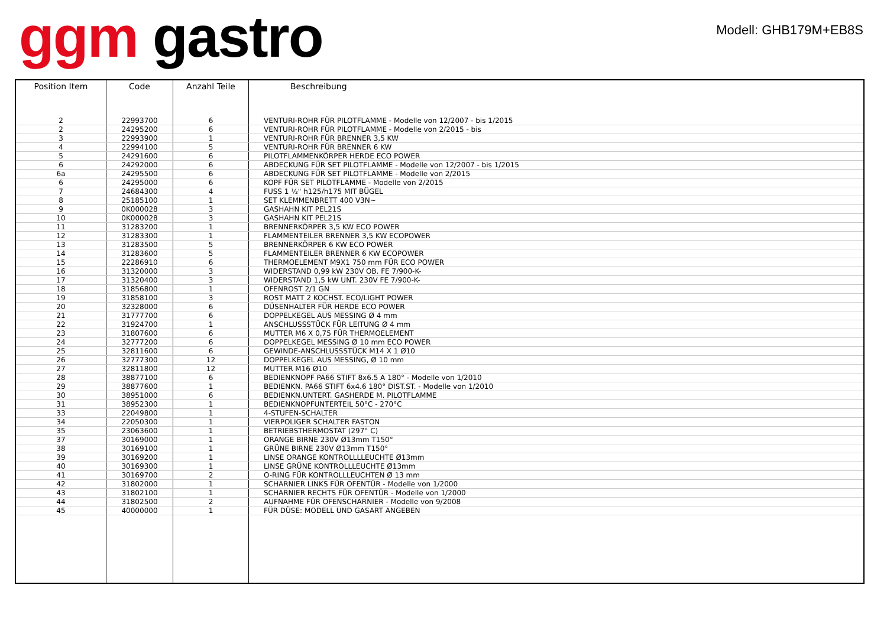ggm gastro
Modell: GHB179M+EB8S
| Position Item | Code | Anzahl Teile | Beschreibung |
| --- | --- | --- | --- |
| 2 | 22993700 | 6 | VENTURI-ROHR FÜR PILOTFLAMME - Modelle von 12/2007 - bis 1/2015 |
| 2 | 24295200 | 6 | VENTURI-ROHR FÜR PILOTFLAMME - Modelle von 2/2015 - bis |
| 3 | 22993900 | 1 | VENTURI-ROHR FÜR BRENNER 3,5 KW |
| 4 | 22994100 | 5 | VENTURI-ROHR FÜR BRENNER 6 KW |
| 5 | 24291600 | 6 | PILOTFLAMMENKÖRPER HERDE ECO POWER |
| 6 | 24292000 | 6 | ABDECKUNG FÜR SET PILOTFLAMME - Modelle von 12/2007 - bis 1/2015 |
| 6a | 24295500 | 6 | ABDECKUNG FÜR SET PILOTFLAMME - Modelle von 2/2015 |
| 6 | 24295000 | 6 | KOPF FÜR SET PILOTFLAMME - Modelle von 2/2015 |
| 7 | 24684300 | 4 | FUSS 1 ½" h125/h175 MIT BÜGEL |
| 8 | 25185100 | 1 | SET KLEMMENBRETT 400 V3N~ |
| 9 | 0K000028 | 3 | GASHAHN KIT PEL21S |
| 10 | 0K000028 | 3 | GASHAHN KIT PEL21S |
| 11 | 31283200 | 1 | BRENNERKÖRPER 3,5 KW ECO POWER |
| 12 | 31283300 | 1 | FLAMMENTEILER BRENNER 3,5 KW ECOPOWER |
| 13 | 31283500 | 5 | BRENNERKÖRPER 6 KW ECO POWER |
| 14 | 31283600 | 5 | FLAMMENTEILER BRENNER 6 KW ECOPOWER |
| 15 | 22286910 | 6 | THERMOELEMENT M9X1 750 mm FÜR ECO POWER |
| 16 | 31320000 | 3 | WIDERSTAND 0,99 kW 230V OB. FE 7/900-K- |
| 17 | 31320400 | 3 | WIDERSTAND 1,5 kW UNT. 230V FE 7/900-K- |
| 18 | 31856800 | 1 | OFENROST 2/1 GN |
| 19 | 31858100 | 3 | ROST MATT 2 KOCHST. ECO/LIGHT POWER |
| 20 | 32328000 | 6 | DÜSENHALTER FÜR HERDE ECO POWER |
| 21 | 31777700 | 6 | DOPPELKEGEL AUS MESSING Ø 4 mm |
| 22 | 31924700 | 1 | ANSCHLUSSSTÜCK FÜR LEITUNG Ø 4 mm |
| 23 | 31807600 | 6 | MUTTER M6 X 0,75 FÜR THERMOELEMENT |
| 24 | 32777200 | 6 | DOPPELKEGEL MESSING Ø 10 mm ECO POWER |
| 25 | 32811600 | 6 | GEWINDE-ANSCHLUSSSTÜCK M14 X 1 Ø10 |
| 26 | 32777300 | 12 | DOPPELKEGEL AUS MESSING, Ø 10 mm |
| 27 | 32811800 | 12 | MUTTER M16 Ø10 |
| 28 | 38877100 | 6 | BEDIENKNOPF PA66 STIFT 8x6.5 A 180° - Modelle von 1/2010 |
| 29 | 38877600 | 1 | BEDIENKN. PA66 STIFT 6x4.6 180° DIST.ST. - Modelle von 1/2010 |
| 30 | 38951000 | 6 | BEDIENKN.UNTERT. GASHERDE M. PILOTFLAMME |
| 31 | 38952300 | 1 | BEDIENKNOPFUNTERTEIL 50°C - 270°C |
| 33 | 22049800 | 1 | 4-STUFEN-SCHALTER |
| 34 | 22050300 | 1 | VIERPOLIGER SCHALTER FASTON |
| 35 | 23063600 | 1 | BETRIEBSTHERMOSTAT (297° C) |
| 37 | 30169000 | 1 | ORANGE BIRNE 230V Ø13mm T150° |
| 38 | 30169100 | 1 | GRÜNE BIRNE 230V Ø13mm T150° |
| 39 | 30169200 | 1 | LINSE ORANGE KONTROLLLLEUCHTE Ø13mm |
| 40 | 30169300 | 1 | LINSE GRÜNE KONTROLLLEUCHTE Ø13mm |
| 41 | 30169700 | 2 | O-RING FÜR KONTROLLLEUCHTEN Ø 13 mm |
| 42 | 31802000 | 1 | SCHARNIER LINKS FÜR OFENTÜR - Modelle von 1/2000 |
| 43 | 31802100 | 1 | SCHARNIER RECHTS FÜR OFENTÜR - Modelle von 1/2000 |
| 44 | 31802500 | 2 | AUFNAHME FÜR OFENSCHARNIER - Modelle von 9/2008 |
| 45 | 40000000 | 1 | FÜR DÜSE: MODELL UND GASART ANGEBEN |